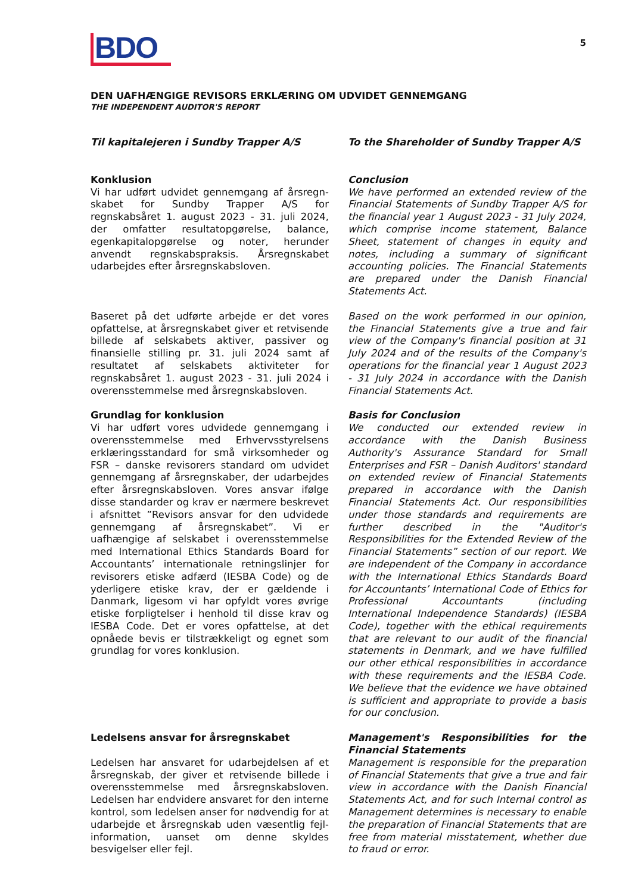BDO
5
DEN UAFHÆNGIGE REVISORS ERKLÆRING OM UDVIDET GENNEMGANG
THE INDEPENDENT AUDITOR'S REPORT
Til kapitalejeren i Sundby Trapper A/S To the Shareholder of Sundby Trapper A/S
Konklusion
Vi har udført udvidet gennemgang af årsregn­skabet for Sundby Trapper A/S for regnskabsåret 1. august 2023 - 31. juli 2024, der omfatter resultatopgørelse, balance, egenkapitalopgørelse og noter, herunder anvendt regnskabspraksis. Årsregnskabet udarbejdes efter årsregnskabs­loven.
Conclusion
We have performed an extended review of the Financial Statements of Sundby Trapper A/S for the financial year 1 August 2023 - 31 July 2024, which comprise income statement, Balance Sheet, statement of changes in equity and notes, including a summary of significant accounting policies. The Financial Statements are prepared under the Danish Financial Statements Act.
Baseret på det udførte arbejde er det vores opfattelse, at årsregnskabet giver et retvisende billede af selskabets aktiver, passiver og finansielle stilling pr. 31. juli 2024 samt af resultatet af selskabets aktiviteter for regnskabs­året 1. august 2023 - 31. juli 2024 i overensstemmelse med årsregnskabsloven.
Based on the work performed in our opinion, the Financial Statements give a true and fair view of the Company's financial position at 31 July 2024 and of the results of the Company's operations for the financial year 1 August 2023 - 31 July 2024 in accordance with the Danish Financial Statements Act.
Grundlag for konklusion
Vi har udført vores udvidede gennemgang i overensstemmelse med Erhvervsstyrelsens erklæringsstandard for små virksomheder og FSR – danske revisorers standard om udvidet gennemgang af årsregnskaber, der udarbejdes efter årsregnskabsloven. Vores ansvar ifølge disse standarder og krav er nærmere beskrevet i afsnittet ”Revisors ansvar for den udvidede gennemgang af årsregnskabet”. Vi er uafhængige af selskabet i overensstemmelse med International Ethics Standards Board for Accountants’ internationale retningslinjer for revisorers etiske adfærd (IESBA Code) og de yderligere etiske krav, der er gældende i Danmark, ligesom vi har opfyldt vores øvrige etiske forpligtelser i henhold til disse krav og IESBA Code. Det er vores opfattelse, at det opnåede bevis er tilstrækkeligt og egnet som grundlag for vores konklusion.
Basis for Conclusion
We conducted our extended review in accordance with the Danish Business Authority's Assurance Standard for Small Enterprises and FSR – Danish Auditors' standard on extended review of Financial Statements prepared in accordance with the Danish Financial Statements Act. Our responsibilities under those standards and requirements are further described in the "Auditor's Responsibilities for the Extended Review of the Financial Statements” section of our report. We are independent of the Company in accordance with the International Ethics Standards Board for Accountants’ International Code of Ethics for Professional Accountants (including International Independence Standards) (IESBA Code), together with the ethical requirements that are relevant to our audit of the financial statements in Denmark, and we have fulfilled our other ethical responsibilities in accordance with these requirements and the IESBA Code. We believe that the evidence we ha­ve obtained is sufficient and appropriate to pro­vide a basis for our conclusion.
Ledelsens ansvar for årsregnskabet
Ledelsen har ansvaret for udarbejdelsen af et årsregnskab, der giver et retvisende billede i overensstemmelse med årsregnskabsloven. Ledel­sen har endvidere ansvaret for den interne kon­trol, som ledelsen anser for nødvendig for at udarbejde et årsregnskab uden væsentlig fejl­information, uanset om denne skyldes besvigelser eller fejl.
Management's Responsibilities for the Financi­al Statements
Management is responsible for the preparation of Financial Statements that give a true and fair view in accordance with the Danish Financial Statements Act, and for such Internal control as Management determines is necessary to enable the preparation of Financial Statements that are free from material misstatement, whether due to fraud or error.